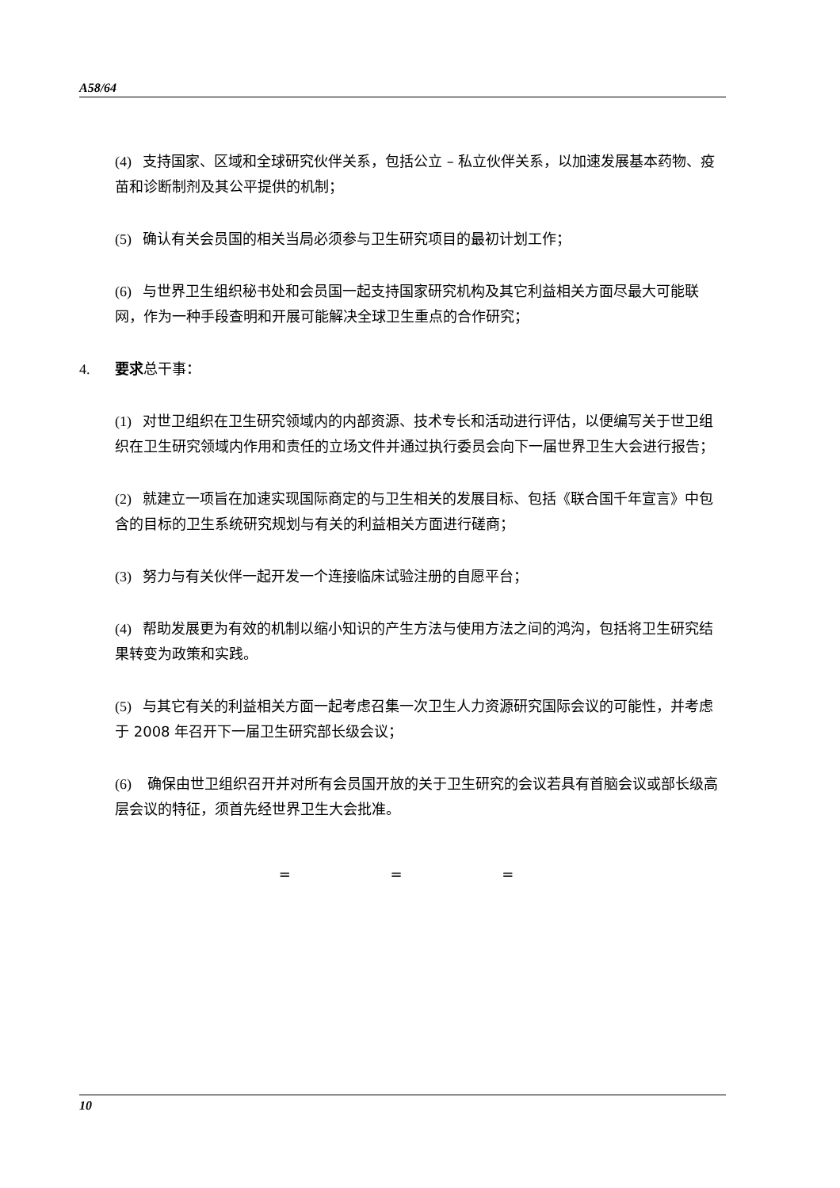A58/64
(4) 支持国家、区域和全球研究伙伴关系，包括公立 – 私立伙伴关系，以加速发展基本药物、疫苗和诊断制剂及其公平提供的机制；
(5) 确认有关会员国的相关当局必须参与卫生研究项目的最初计划工作；
(6) 与世界卫生组织秘书处和会员国一起支持国家研究机构及其它利益相关方面尽最大可能联网，作为一种手段查明和开展可能解决全球卫生重点的合作研究；
4. 要求总干事：
(1) 对世卫组织在卫生研究领域内的内部资源、技术专长和活动进行评估，以便编写关于世卫组织在卫生研究领域内作用和责任的立场文件并通过执行委员会向下一届世界卫生大会进行报告；
(2) 就建立一项旨在加速实现国际商定的与卫生相关的发展目标、包括《联合国千年宣言》中包含的目标的卫生系统研究规划与有关的利益相关方面进行磋商；
(3) 努力与有关伙伴一起开发一个连接临床试验注册的自愿平台；
(4) 帮助发展更为有效的机制以缩小知识的产生方法与使用方法之间的鸿沟，包括将卫生研究结果转变为政策和实践。
(5) 与其它有关的利益相关方面一起考虑召集一次卫生人力资源研究国际会议的可能性，并考虑于 2008 年召开下一届卫生研究部长级会议；
(6) 确保由世卫组织召开并对所有会员国开放的关于卫生研究的会议若具有首脑会议或部长级高层会议的特征，须首先经世界卫生大会批准。
= = =
10